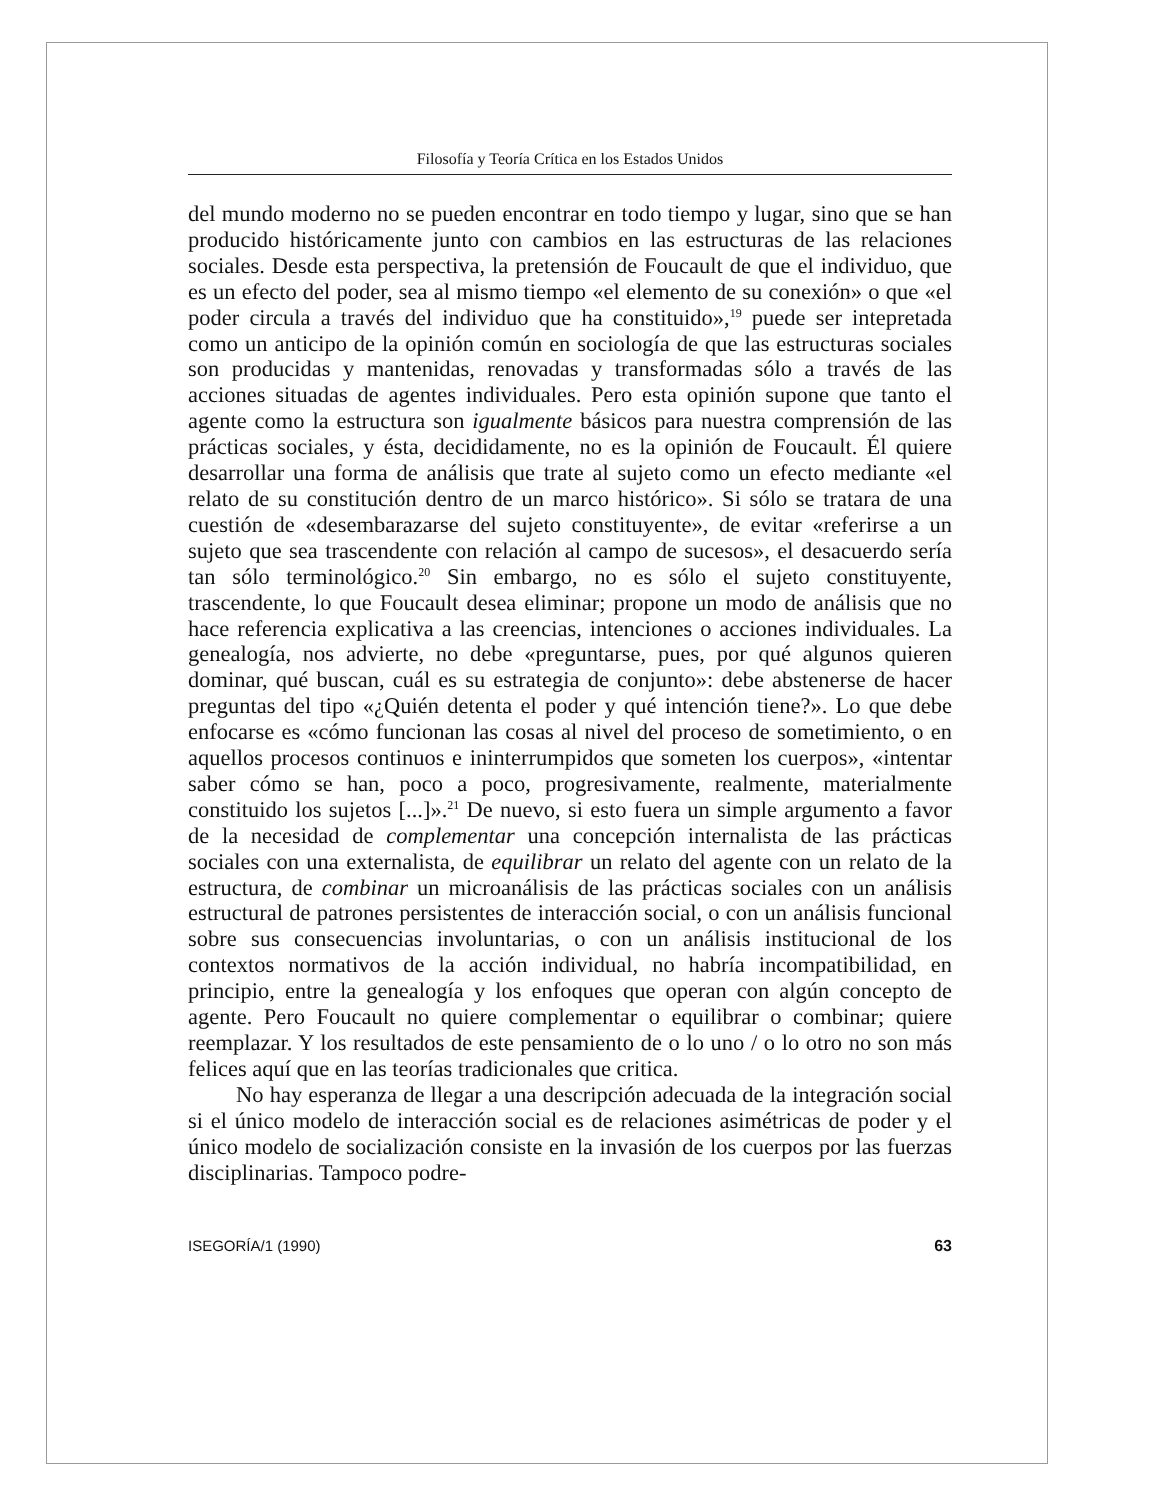Filosofía y Teoría Crítica en los Estados Unidos
del mundo moderno no se pueden encontrar en todo tiempo y lugar, sino que se han producido históricamente junto con cambios en las estructuras de las relaciones sociales. Desde esta perspectiva, la pretensión de Foucault de que el individuo, que es un efecto del poder, sea al mismo tiempo «el elemento de su conexión» o que «el poder circula a través del individuo que ha constituido»,<sup>19</sup> puede ser intepretada como un anticipo de la opinión común en sociología de que las estructuras sociales son producidas y mantenidas, renovadas y transformadas sólo a través de las acciones situadas de agentes individuales. Pero esta opinión supone que tanto el agente como la estructura son igualmente básicos para nuestra comprensión de las prácticas sociales, y ésta, decididamente, no es la opinión de Foucault. Él quiere desarrollar una forma de análisis que trate al sujeto como un efecto mediante «el relato de su constitución dentro de un marco histórico». Si sólo se tratara de una cuestión de «desembarazarse del sujeto constituyente», de evitar «referirse a un sujeto que sea trascendente con relación al campo de sucesos», el desacuerdo sería tan sólo terminológico.<sup>20</sup> Sin embargo, no es sólo el sujeto constituyente, trascendente, lo que Foucault desea eliminar; propone un modo de análisis que no hace referencia explicativa a las creencias, intenciones o acciones individuales. La genealogía, nos advierte, no debe «preguntarse, pues, por qué algunos quieren dominar, qué buscan, cuál es su estrategia de conjunto»: debe abstenerse de hacer preguntas del tipo «¿Quién detenta el poder y qué intención tiene?». Lo que debe enfocarse es «cómo funcionan las cosas al nivel del proceso de sometimiento, o en aquellos procesos continuos e ininterrumpidos que someten los cuerpos», «intentar saber cómo se han, poco a poco, progresivamente, realmente, materialmente constituido los sujetos [...]».<sup>21</sup> De nuevo, si esto fuera un simple argumento a favor de la necesidad de complementar una concepción internalista de las prácticas sociales con una externalista, de equilibrar un relato del agente con un relato de la estructura, de combinar un microanálisis de las prácticas sociales con un análisis estructural de patrones persistentes de interacción social, o con un análisis funcional sobre sus consecuencias involuntarias, o con un análisis institucional de los contextos normativos de la acción individual, no habría incompatibilidad, en principio, entre la genealogía y los enfoques que operan con algún concepto de agente. Pero Foucault no quiere complementar o equilibrar o combinar; quiere reemplazar. Y los resultados de este pensamiento de o lo uno / o lo otro no son más felices aquí que en las teorías tradicionales que critica.
No hay esperanza de llegar a una descripción adecuada de la integración social si el único modelo de interacción social es de relaciones asimétricas de poder y el único modelo de socialización consiste en la invasión de los cuerpos por las fuerzas disciplinarias. Tampoco podre-
ISEGORÍA/1 (1990) 63